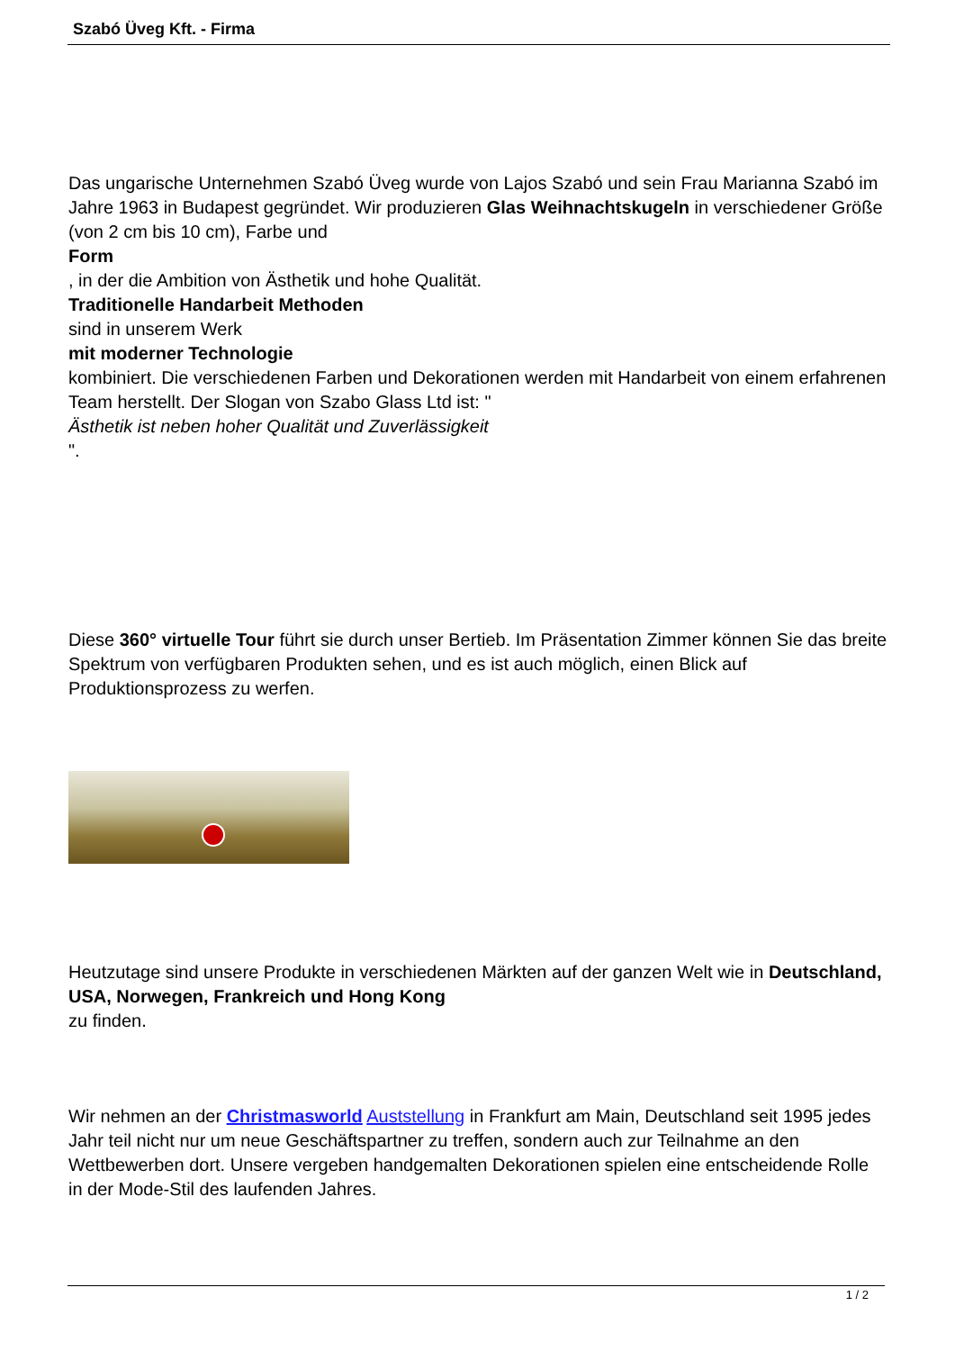Szabó Üveg Kft. - Firma
Das ungarische Unternehmen Szabó Üveg wurde von Lajos Szabó und sein Frau Marianna Szabó im Jahre 1963 in Budapest gegründet. Wir produzieren Glas Weihnachtskugeln in verschiedener Größe (von 2 cm bis 10 cm), Farbe und
Form
, in der die Ambition von Ästhetik und hohe Qualität.
Traditionelle Handarbeit Methoden
sind in unserem Werk
mit moderner Technologie
kombiniert. Die verschiedenen Farben und Dekorationen werden mit Handarbeit von einem erfahrenen Team herstellt. Der Slogan von Szabo Glass Ltd ist: "
Ästhetik ist neben hoher Qualität und Zuverlässigkeit
".
Diese 360° virtuelle Tour führt sie durch unser Bertieb. Im Präsentation Zimmer können Sie das breite Spektrum von verfügbaren Produkten sehen, und es ist auch möglich, einen Blick auf Produktionsprozess zu werfen.
Heutzutage sind unsere Produkte in verschiedenen Märkten auf der ganzen Welt wie in Deutschland, USA, Norwegen, Frankreich und Hong Kong
zu finden.
Wir nehmen an der Christmasworld Auststellung in Frankfurt am Main, Deutschland seit 1995 jedes Jahr teil nicht nur um neue Geschäftspartner zu treffen, sondern auch zur Teilnahme an den Wettbewerben dort. Unsere vergeben handgemalten Dekorationen spielen eine entscheidende Rolle in der Mode-Stil des laufenden Jahres.
1 / 2